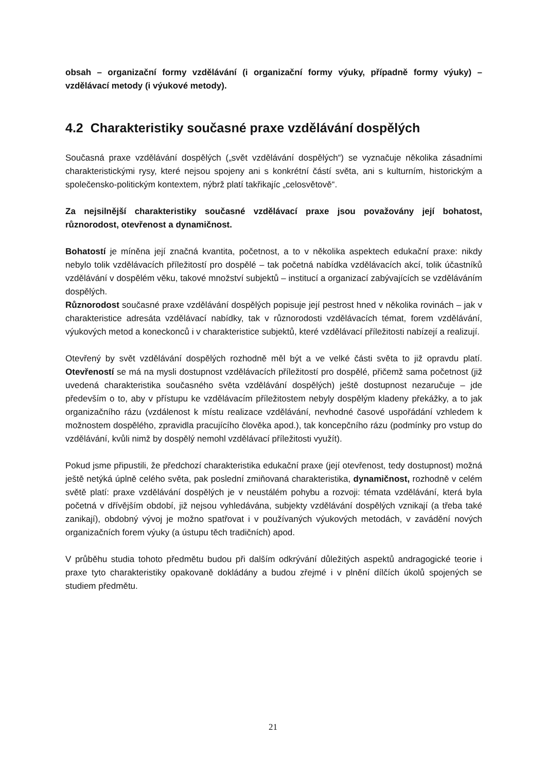obsah – organizační formy vzdělávání (i organizační formy výuky, případně formy výuky) – vzdělávací metody (i výukové metody).
4.2 Charakteristiky současné praxe vzdělávání dospělých
Současná praxe vzdělávání dospělých („svět vzdělávání dospělých“) se vyznačuje několika zásadními charakteristickými rysy, které nejsou spojeny ani s konkrétní částí světa, ani s kulturním, historickým a společensko-politickým kontextem, nýbrž platí takřikajíc „celosvětově“.
Za nejsilnější charakteristiky současné vzdělávací praxe jsou považovány její bohatost, různorodost, otevřenost a dynamičnost.
Bohatostí je míněna její značná kvantita, početnost, a to v několika aspektech edukační praxe: nikdy nebylo tolik vzdělávacích příležitostí pro dospělé – tak početná nabídka vzdělávacích akcí, tolik účastníků vzdělávání v dospělém věku, takové množství subjektů – institucí a organizací zabývajících se vzděláváním dospělých.
Různorodost současné praxe vzdělávání dospělých popisuje její pestrost hned v několika rovinách – jak v charakteristice adresáta vzdělávací nabídky, tak v různorodosti vzdělávacích témat, forem vzdělávání, výukových metod a koneckonců i v charakteristice subjektů, které vzdělávací příležitosti nabízejí a realizují.
Otevřený by svět vzdělávání dospělých rozhodně měl být a ve velké části světa to již opravdu platí. Otevřeností se má na mysli dostupnost vzdělávacích příležitostí pro dospělé, přičemž sama početnost (již uvedená charakteristika současného světa vzdělávání dospělých) ještě dostupnost nezaručuje – jde především o to, aby v přístupu ke vzdělávacím příležitostem nebyly dospělým kladeny překážky, a to jak organizačního rázu (vzdálenost k místu realizace vzdělávání, nevhodné časové uspořádání vzhledem k možnostem dospělého, zpravidla pracujícího člověka apod.), tak koncepčního rázu (podmínky pro vstup do vzdělávání, kvůli nimž by dospělý nemohl vzdělávací příležitosti využít).
Pokud jsme připustili, že předchozí charakteristika edukační praxe (její otevřenost, tedy dostupnost) možná ještě netýká úplně celého světa, pak poslední zmiňovaná charakteristika, dynamičnost, rozhodně v celém světě platí: praxe vzdělávání dospělých je v neustálém pohybu a rozvoji: témata vzdělávání, která byla početná v dřívějším období, již nejsou vyhledávána, subjekty vzdělávání dospělých vznikají (a třeba také zanikají), obdobný vývoj je možno spatřovat i v používaných výukových metodách, v zavádění nových organizačních forem výuky (a ústupu těch tradičních) apod.
V průběhu studia tohoto předmětu budou při dalším odkrývání důležitých aspektů andragogické teorie i praxe tyto charakteristiky opakovaně dokládány a budou zřejmé i v plnění dílčích úkolů spojených se studiem předmětu.
21